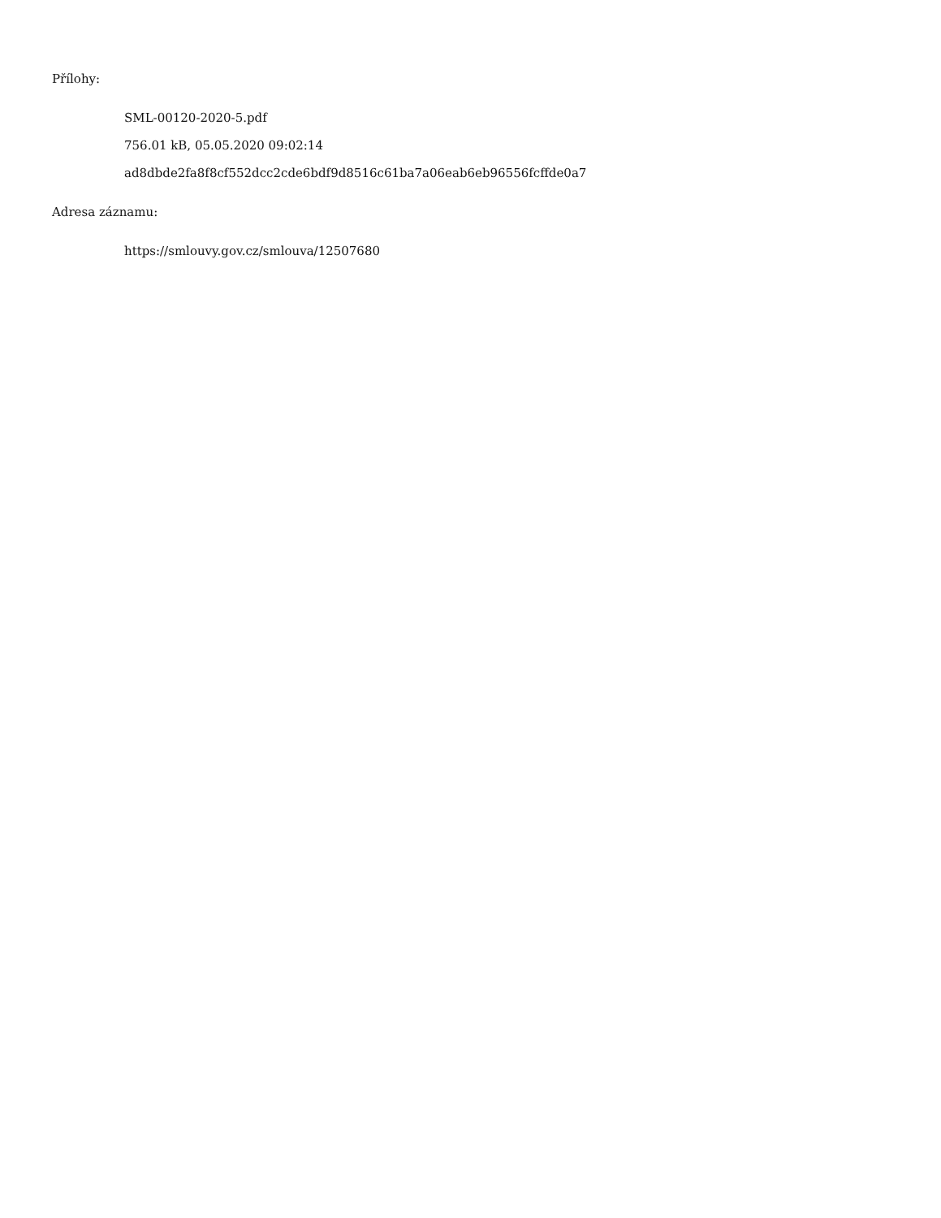Přílohy:
SML-00120-2020-5.pdf
756.01 kB, 05.05.2020 09:02:14
ad8dbde2fa8f8cf552dcc2cde6bdf9d8516c61ba7a06eab6eb96556fcffde0a7
Adresa záznamu:
https://smlouvy.gov.cz/smlouva/12507680